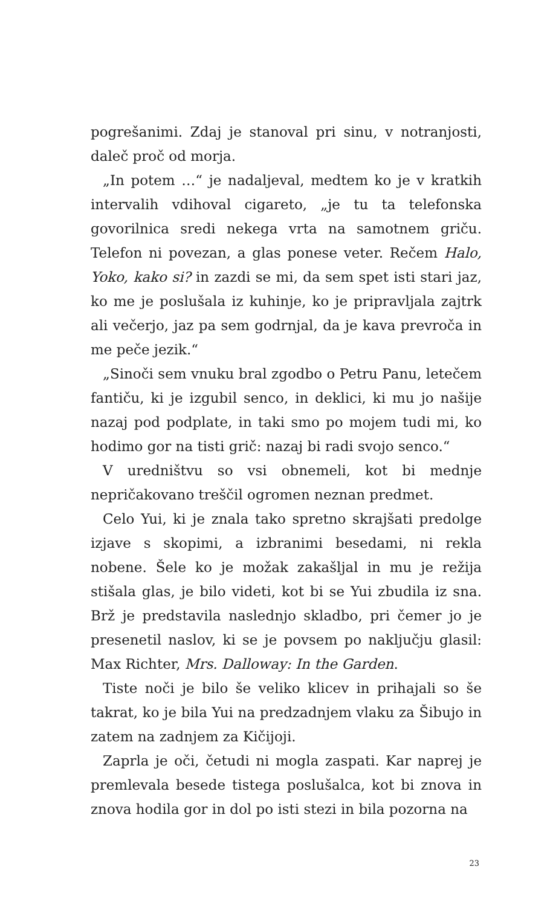pogrešanimi. Zdaj je stanoval pri sinu, v notranjosti, daleč proč od morja.
„In potem …“ je nadaljeval, medtem ko je v kratkih intervalih vdihoval cigareto, „je tu ta telefonska govorilnica sredi nekega vrta na samotnem griču. Telefon ni povezan, a glas ponese veter. Rečem Halo, Yoko, kako si? in zazdi se mi, da sem spet isti stari jaz, ko me je poslušala iz kuhinje, ko je pripravljala zajtrk ali večerjo, jaz pa sem godrnjal, da je kava prevroča in me peče jezik.“
„Sinoči sem vnuku bral zgodbo o Petru Panu, letečem fantiču, ki je izgubil senco, in deklici, ki mu jo našije nazaj pod podplate, in taki smo po mojem tudi mi, ko hodimo gor na tisti grič: nazaj bi radi svojo senco.“
V uredništvu so vsi obnemeli, kot bi mednje nepričakovano treščil ogromen neznan predmet.
Celo Yui, ki je znala tako spretno skrajšati predolge izjave s skopimi, a izbranimi besedami, ni rekla nobene. Šele ko je možak zakašljal in mu je režija stišala glas, je bilo videti, kot bi se Yui zbudila iz sna. Brž je predstavila naslednjo skladbo, pri čemer jo je presenetil naslov, ki se je povsem po naključju glasil: Max Richter, Mrs. Dalloway: In the Garden.
Tiste noči je bilo še veliko klicev in prihajali so še takrat, ko je bila Yui na predzadnjem vlaku za Šibujo in zatem na zadnjem za Kičijoji.
Zaprla je oči, četudi ni mogla zaspati. Kar naprej je premlevala besede tistega poslušalca, kot bi znova in znova hodila gor in dol po isti stezi in bila pozorna na
23